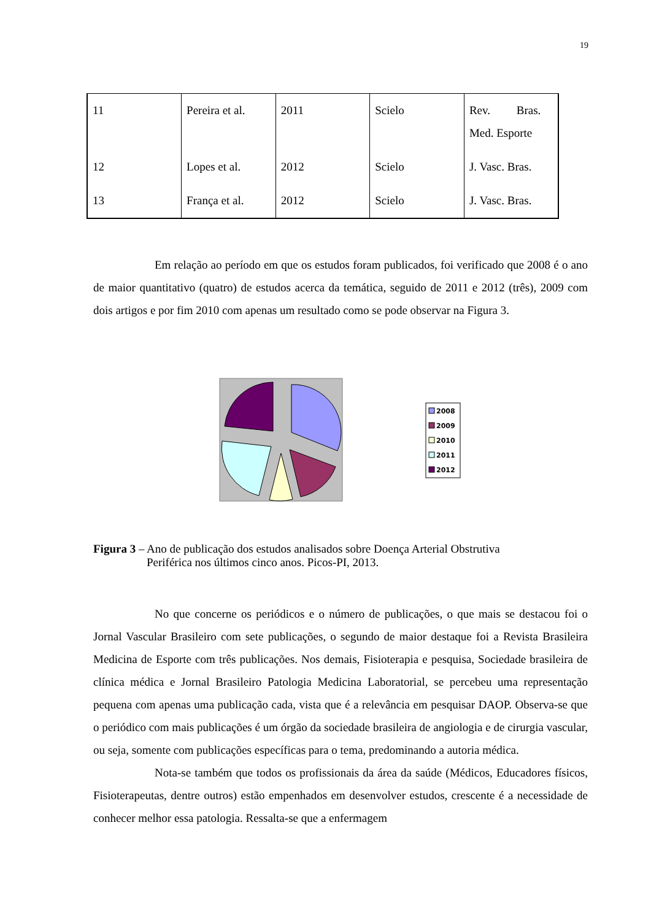19
| 11 | Pereira et al. | 2011 | Scielo | Rev. Bras. Med. Esporte |
| 12 | Lopes et al. | 2012 | Scielo | J. Vasc. Bras. |
| 13 | França et al. | 2012 | Scielo | J. Vasc. Bras. |
Em relação ao período em que os estudos foram publicados, foi verificado que 2008 é o ano de maior quantitativo (quatro) de estudos acerca da temática, seguido de 2011 e 2012 (três), 2009 com dois artigos e por fim 2010 com apenas um resultado como se pode observar na Figura 3.
2008
2009
2010
2011
2012
Figura 3 – Ano de publicação dos estudos analisados sobre Doença Arterial Obstrutiva
Periférica nos últimos cinco anos. Picos-PI, 2013.
No que concerne os periódicos e o número de publicações, o que mais se destacou foi o Jornal Vascular Brasileiro com sete publicações, o segundo de maior destaque foi a Revista Brasileira Medicina de Esporte com três publicações. Nos demais, Fisioterapia e pesquisa, Sociedade brasileira de clínica médica e Jornal Brasileiro Patologia Medicina Laboratorial, se percebeu uma representação pequena com apenas uma publicação cada, vista que é a relevância em pesquisar DAOP. Observa-se que o periódico com mais publicações é um órgão da sociedade brasileira de angiologia e de cirurgia vascular, ou seja, somente com publicações específicas para o tema, predominando a autoria médica.
Nota-se também que todos os profissionais da área da saúde (Médicos, Educadores físicos, Fisioterapeutas, dentre outros) estão empenhados em desenvolver estudos, crescente é a necessidade de conhecer melhor essa patologia. Ressalta-se que a enfermagem